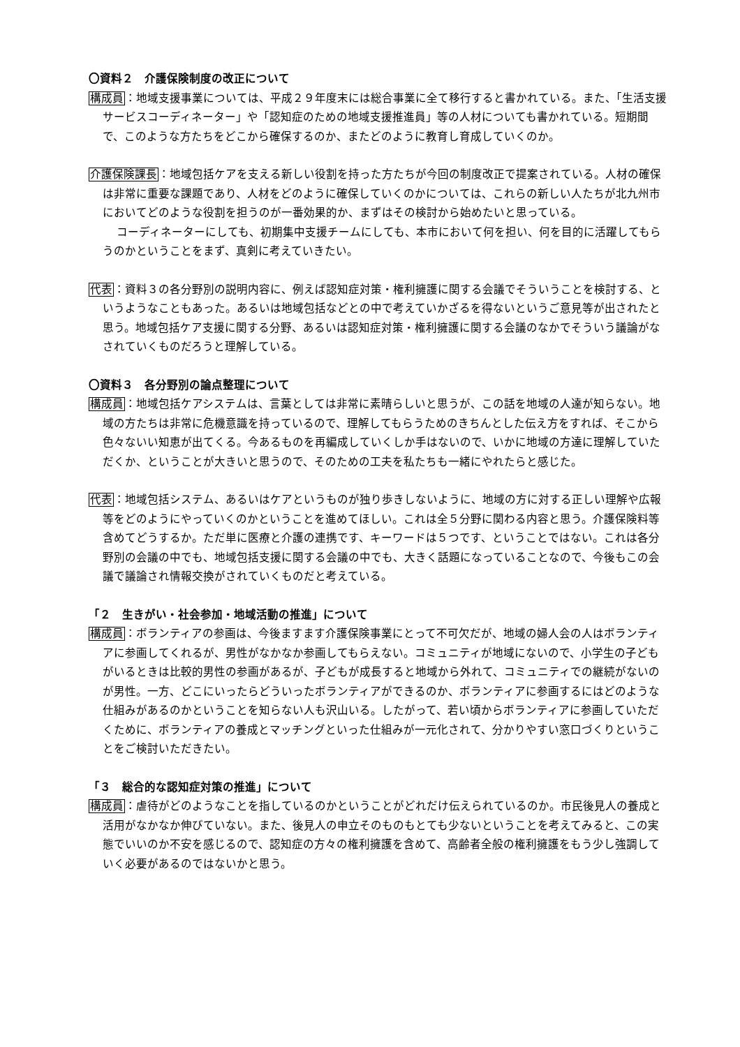〇資料２　介護保険制度の改正について
構成員：地域支援事業については、平成２９年度末には総合事業に全て移行すると書かれている。また、「生活支援サービスコーディネーター」や「認知症のための地域支援推進員」等の人材についても書かれている。短期間で、このような方たちをどこから確保するのか、またどのように教育し育成していくのか。
介護保険課長：地域包括ケアを支える新しい役割を持った方たちが今回の制度改正で提案されている。人材の確保は非常に重要な課題であり、人材をどのように確保していくのかについては、これらの新しい人たちが北九州市においてどのような役割を担うのが一番効果的か、まずはその検討から始めたいと思っている。
コーディネーターにしても、初期集中支援チームにしても、本市において何を担い、何を目的に活躍してもらうのかということをまず、真剣に考えていきたい。
代表：資料３の各分野別の説明内容に、例えば認知症対策・権利擁護に関する会議でそういうことを検討する、というようなこともあった。あるいは地域包括などとの中で考えていかざるを得ないというご意見等が出されたと思う。地域包括ケア支援に関する分野、あるいは認知症対策・権利擁護に関する会議のなかでそういう議論がなされていくものだろうと理解している。
〇資料３　各分野別の論点整理について
構成員：地域包括ケアシステムは、言葉としては非常に素晴らしいと思うが、この話を地域の人達が知らない。地域の方たちは非常に危機意識を持っているので、理解してもらうためのきちんとした伝え方をすれば、そこから色々ないい知恵が出てくる。今あるものを再編成していくしか手はないので、いかに地域の方達に理解していただくか、ということが大きいと思うので、そのための工夫を私たちも一緒にやれたらと感じた。
代表：地域包括システム、あるいはケアというものが独り歩きしないように、地域の方に対する正しい理解や広報等をどのようにやっていくのかということを進めてほしい。これは全５分野に関わる内容と思う。介護保険料等含めてどうするか。ただ単に医療と介護の連携です、キーワードは５つです、ということではない。これは各分野別の会議の中でも、地域包括支援に関する会議の中でも、大きく話題になっていることなので、今後もこの会議で議論され情報交換がされていくものだと考えている。
「２　生きがい・社会参加・地域活動の推進」について
構成員：ボランティアの参画は、今後ますます介護保険事業にとって不可欠だが、地域の婦人会の人はボランティアに参画してくれるが、男性がなかなか参画してもらえない。コミュニティが地域にないので、小学生の子どもがいるときは比較的男性の参画があるが、子どもが成長すると地域から外れて、コミュニティでの継続がないのが男性。一方、どこにいったらどういったボランティアができるのか、ボランティアに参画するにはどのような仕組みがあるのかということを知らない人も沢山いる。したがって、若い頃からボランティアに参画していただくために、ボランティアの養成とマッチングといった仕組みが一元化されて、分かりやすい窓口づくりということをご検討いただきたい。
「３　総合的な認知症対策の推進」について
構成員：虐待がどのようなことを指しているのかということがどれだけ伝えられているのか。市民後見人の養成と活用がなかなか伸びていない。また、後見人の申立そのものもとても少ないということを考えてみると、この実態でいいのか不安を感じるので、認知症の方々の権利擁護を含めて、高齢者全般の権利擁護をもう少し強調していく必要があるのではないかと思う。